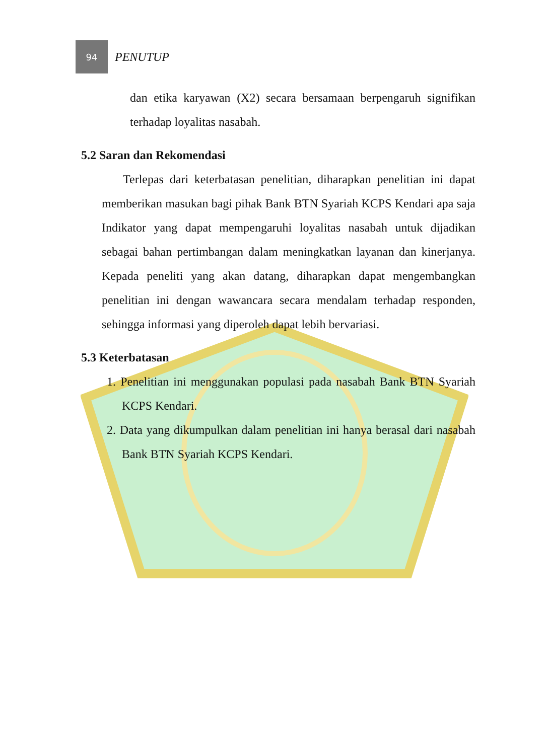94
PENUTUP
dan etika karyawan (X2) secara bersamaan berpengaruh signifikan terhadap loyalitas nasabah.
5.2 Saran dan Rekomendasi
Terlepas dari keterbatasan penelitian, diharapkan penelitian ini dapat memberikan masukan bagi pihak Bank BTN Syariah KCPS Kendari apa saja Indikator yang dapat mempengaruhi loyalitas nasabah untuk dijadikan sebagai bahan pertimbangan dalam meningkatkan layanan dan kinerjanya. Kepada peneliti yang akan datang, diharapkan dapat mengembangkan penelitian ini dengan wawancara secara mendalam terhadap responden, sehingga informasi yang diperoleh dapat lebih bervariasi.
5.3 Keterbatasan
1. Penelitian ini menggunakan populasi pada nasabah Bank BTN Syariah KCPS Kendari.
2. Data yang dikumpulkan dalam penelitian ini hanya berasal dari nasabah Bank BTN Syariah KCPS Kendari.